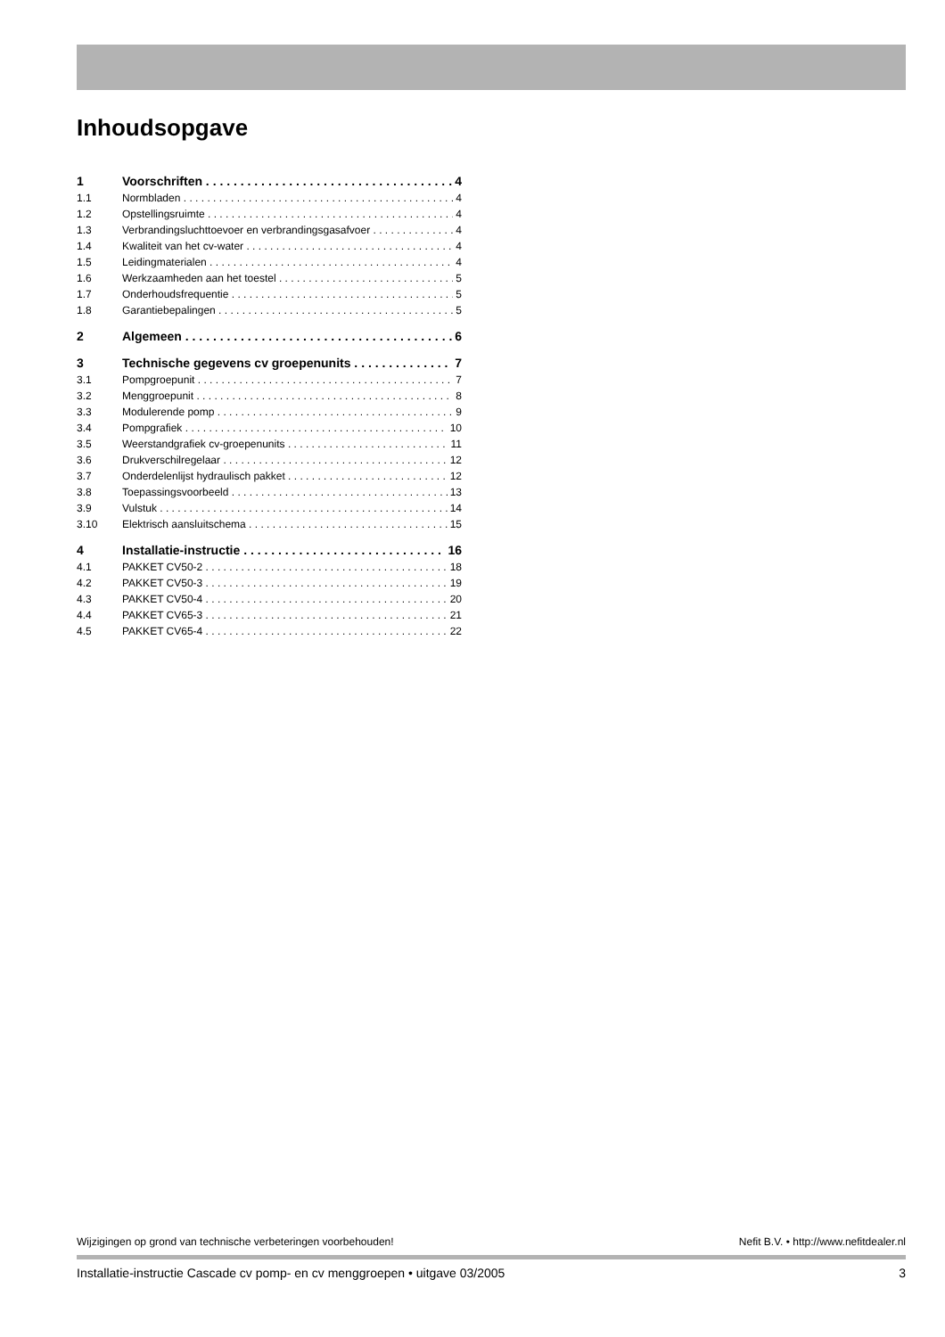Inhoudsopgave
1 Voorschriften 4
1.1 Normbladen 4
1.2 Opstellingsruimte 4
1.3 Verbrandingsluchttoevoer en verbrandingsgasafvoer 4
1.4 Kwaliteit van het cv-water 4
1.5 Leidingmaterialen 4
1.6 Werkzaamheden aan het toestel 5
1.7 Onderhoudsfrequentie 5
1.8 Garantiebepalingen 5
2 Algemeen 6
3 Technische gegevens cv groepenunits 7
3.1 Pompgroepunit 7
3.2 Menggroepunit 8
3.3 Modulerende pomp 9
3.4 Pompgrafiek 10
3.5 Weerstandgrafiek cv-groepenunits 11
3.6 Drukverschilregelaar 12
3.7 Onderdelenlijst hydraulisch pakket 12
3.8 Toepassingsvoorbeeld 13
3.9 Vulstuk 14
3.10 Elektrisch aansluitschema 15
4 Installatie-instructie 16
4.1 PAKKET CV50-2 18
4.2 PAKKET CV50-3 19
4.3 PAKKET CV50-4 20
4.4 PAKKET CV65-3 21
4.5 PAKKET CV65-4 22
Wijzigingen op grond van technische verbeteringen voorbehouden! Nefit B.V. • http://www.nefitdealer.nl
Installatie-instructie Cascade cv pomp- en cv menggroepen • uitgave 03/2005 3